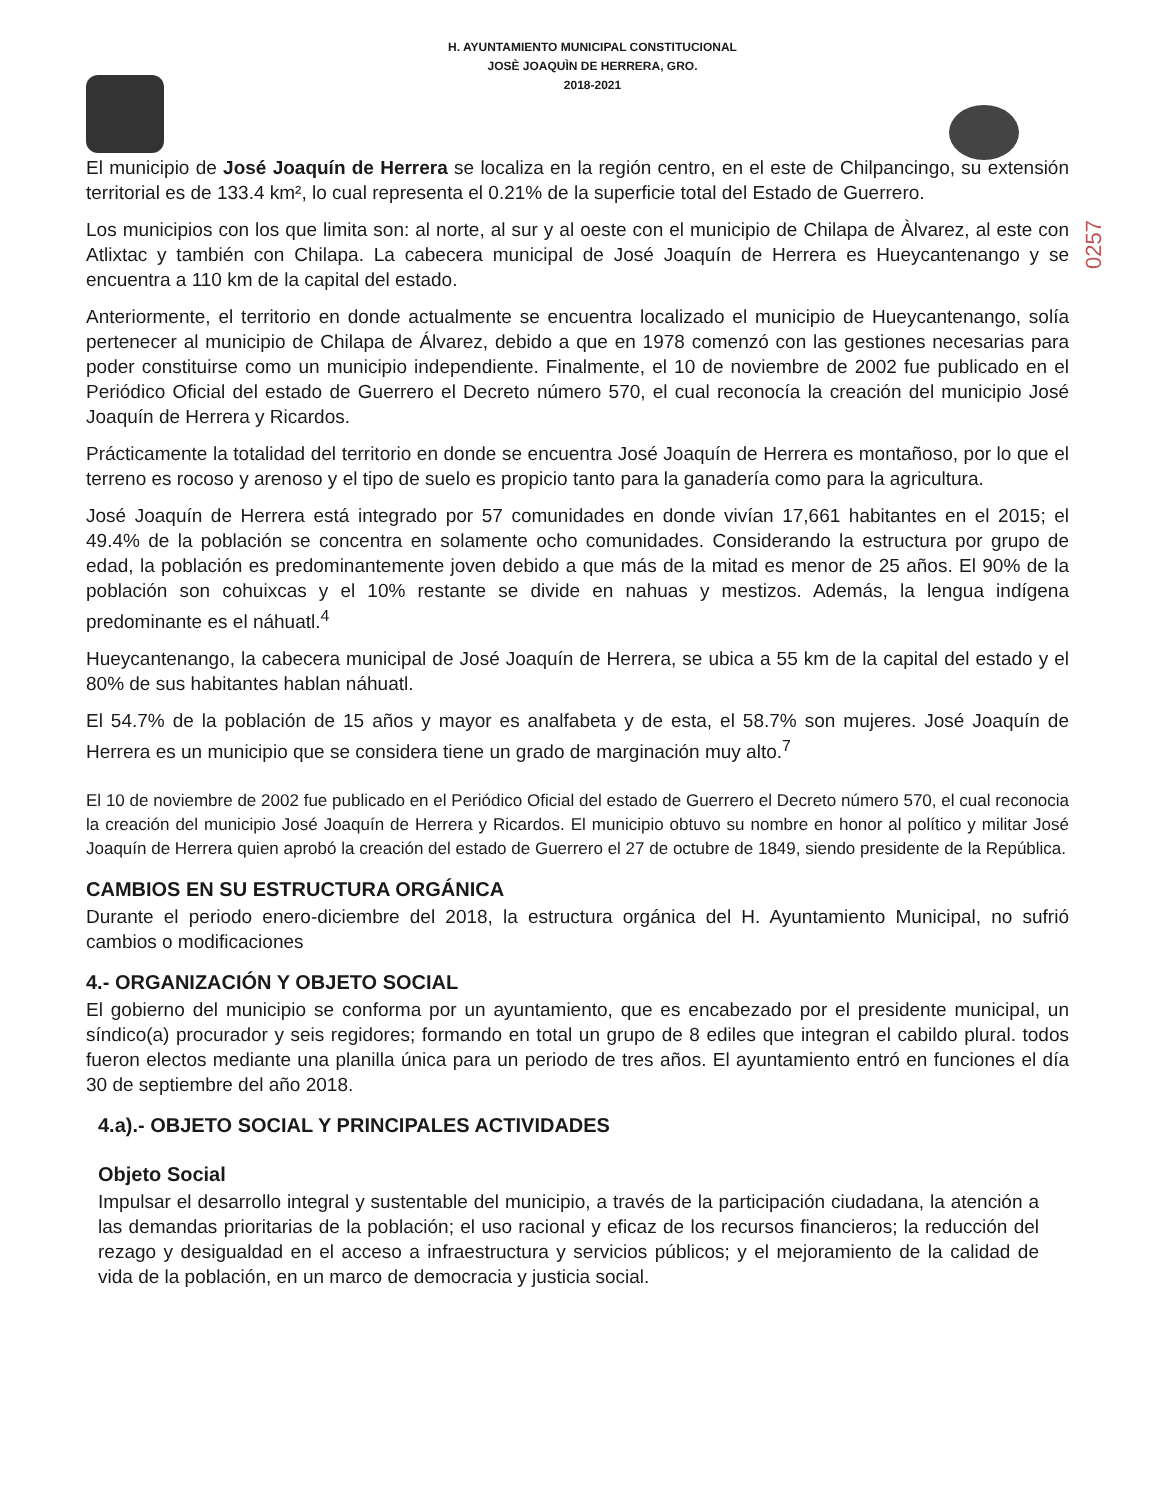H. AYUNTAMIENTO MUNICIPAL CONSTITUCIONAL
JOSÈ JOAQUÌN DE HERRERA, GRO.
2018-2021
0257
El municipio de José Joaquín de Herrera se localiza en la región centro, en el este de Chilpancingo, su extensión territorial es de 133.4 km², lo cual representa el 0.21% de la superficie total del Estado de Guerrero.
Los municipios con los que limita son: al norte, al sur y al oeste con el municipio de Chilapa de Àlvarez, al este con Atlixtac y también con Chilapa. La cabecera municipal de José Joaquín de Herrera es Hueycantenango y se encuentra a 110 km de la capital del estado.
Anteriormente, el territorio en donde actualmente se encuentra localizado el municipio de Hueycantenango, solía pertenecer al municipio de Chilapa de Álvarez, debido a que en 1978 comenzó con las gestiones necesarias para poder constituirse como un municipio independiente. Finalmente, el 10 de noviembre de 2002 fue publicado en el Periódico Oficial del estado de Guerrero el Decreto número 570, el cual reconocía la creación del municipio José Joaquín de Herrera y Ricardos.
Prácticamente la totalidad del territorio en donde se encuentra José Joaquín de Herrera es montañoso, por lo que el terreno es rocoso y arenoso y el tipo de suelo es propicio tanto para la ganadería como para la agricultura.
José Joaquín de Herrera está integrado por 57 comunidades en donde vivían 17,661 habitantes en el 2015; el 49.4% de la población se concentra en solamente ocho comunidades. Considerando la estructura por grupo de edad, la población es predominantemente joven debido a que más de la mitad es menor de 25 años. El 90% de la población son cohuixcas y el 10% restante se divide en nahuas y mestizos. Además, la lengua indígena predominante es el náhuatl.<sup>4</sup>
Hueycantenango, la cabecera municipal de José Joaquín de Herrera, se ubica a 55 km de la capital del estado y el 80% de sus habitantes hablan náhuatl.
El 54.7% de la población de 15 años y mayor es analfabeta y de esta, el 58.7% son mujeres. José Joaquín de Herrera es un municipio que se considera tiene un grado de marginación muy alto.<sup>7</sup>
El 10 de noviembre de 2002 fue publicado en el Periódico Oficial del estado de Guerrero el Decreto número 570, el cual reconocia la creación del municipio José Joaquín de Herrera y Ricardos. El municipio obtuvo su nombre en honor al político y militar José Joaquín de Herrera quien aprobó la creación del estado de Guerrero el 27 de octubre de 1849, siendo presidente de la República.
CAMBIOS EN SU ESTRUCTURA ORGÁNICA
Durante el periodo enero-diciembre del 2018, la estructura orgánica del H. Ayuntamiento Municipal, no sufrió cambios o modificaciones
4.- ORGANIZACIÓN Y OBJETO SOCIAL
El gobierno del municipio se conforma por un ayuntamiento, que es encabezado por el presidente municipal, un síndico(a) procurador y seis regidores; formando en total un grupo de 8 ediles que integran el cabildo plural. todos fueron electos mediante una planilla única para un periodo de tres años. El ayuntamiento entró en funciones el día 30 de septiembre del año 2018.
4.a).- OBJETO SOCIAL Y PRINCIPALES ACTIVIDADES
Objeto Social
Impulsar el desarrollo integral y sustentable del municipio, a través de la participación ciudadana, la atención a las demandas prioritarias de la población; el uso racional y eficaz de los recursos financieros; la reducción del rezago y desigualdad en el acceso a infraestructura y servicios públicos; y el mejoramiento de la calidad de vida de la población, en un marco de democracia y justicia social.